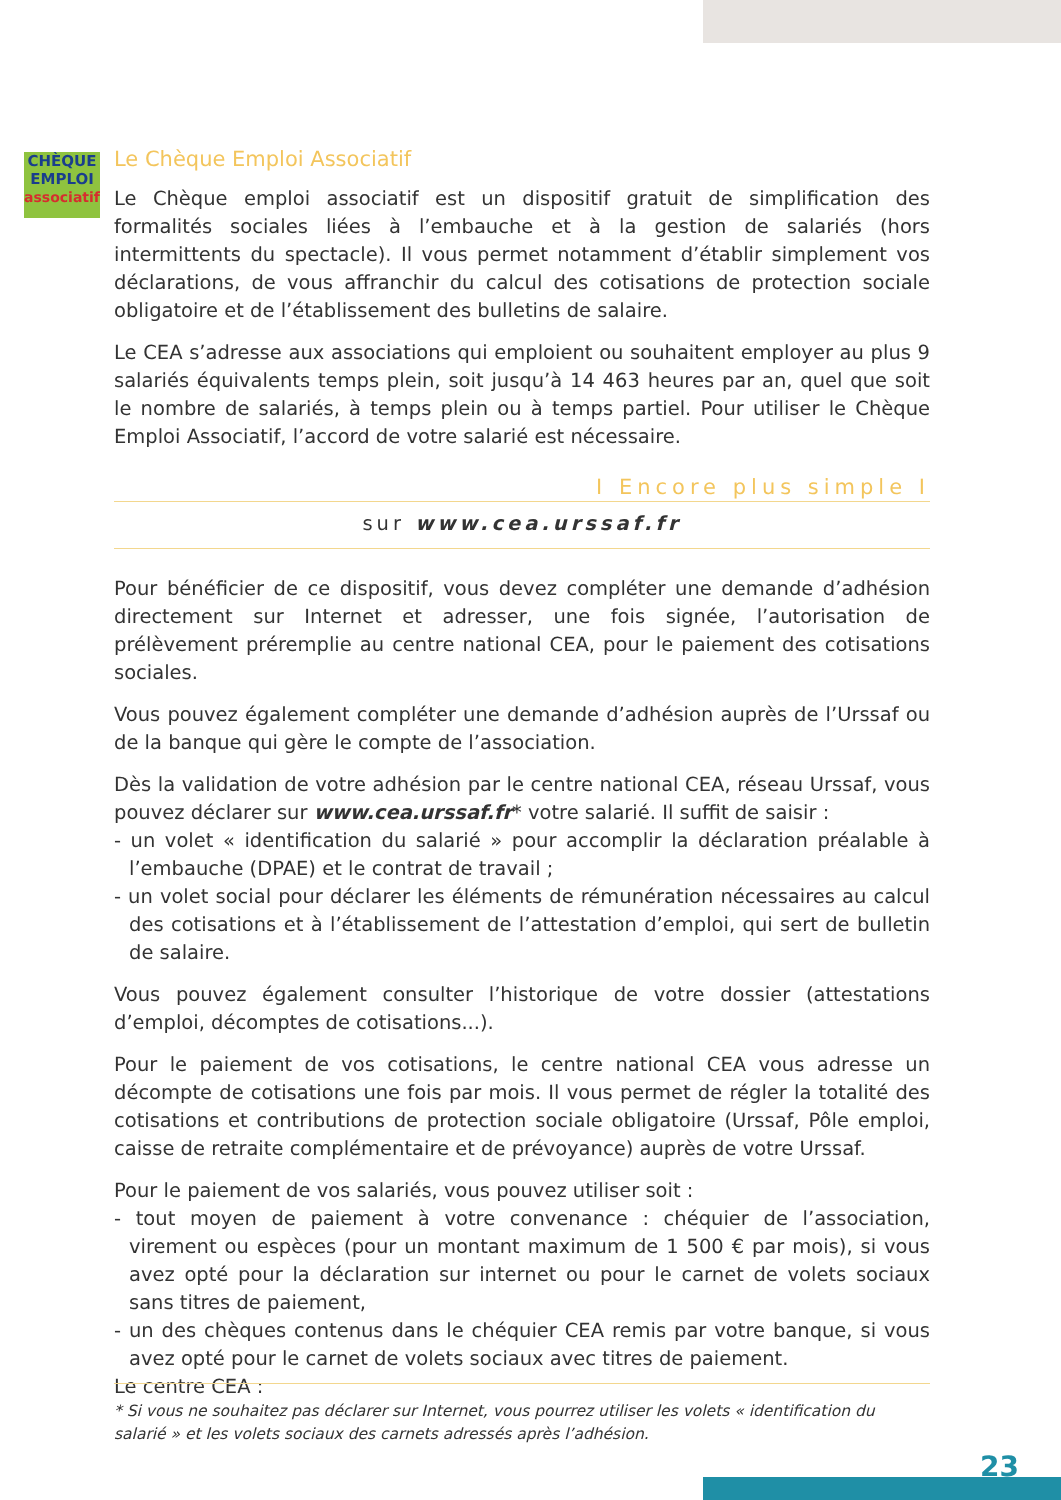CHÈQUE
EMPLOI
associatif
Le Chèque Emploi Associatif
Le Chèque emploi associatif est un dispositif gratuit de simplification des formalités sociales liées à l’embauche et à la gestion de salariés (hors intermittents du spectacle). Il vous permet notamment d’établir simplement vos déclarations, de vous affranchir du calcul des cotisations de protection sociale obligatoire et de l’établissement des bulletins de salaire.
Le CEA s’adresse aux associations qui emploient ou souhaitent employer au plus 9 salariés équivalents temps plein, soit jusqu’à 14 463 heures par an, quel que soit le nombre de salariés, à temps plein ou à temps partiel. Pour utiliser le Chèque Emploi Associatif, l’accord de votre salarié est nécessaire.
I Encore plus simple I
sur www.cea.urssaf.fr
Pour bénéficier de ce dispositif, vous devez compléter une demande d’adhésion directement sur Internet et adresser, une fois signée, l’autorisation de prélèvement préremplie au centre national CEA, pour le paiement des cotisations sociales.
Vous pouvez également compléter une demande d’adhésion auprès de l’Urssaf ou de la banque qui gère le compte de l’association.
Dès la validation de votre adhésion par le centre national CEA, réseau Urssaf, vous pouvez déclarer sur www.cea.urssaf.fr* votre salarié. Il suffit de saisir :
- un volet « identification du salarié » pour accomplir la déclaration préalable à l’embauche (DPAE) et le contrat de travail ;
- un volet social pour déclarer les éléments de rémunération nécessaires au calcul des cotisations et à l’établissement de l’attestation d’emploi, qui sert de bulletin de salaire.
Vous pouvez également consulter l’historique de votre dossier (attestations d’emploi, décomptes de cotisations...).
Pour le paiement de vos cotisations, le centre national CEA vous adresse un décompte de cotisations une fois par mois. Il vous permet de régler la totalité des cotisations et contributions de protection sociale obligatoire (Urssaf, Pôle emploi, caisse de retraite complémentaire et de prévoyance) auprès de votre Urssaf.
Pour le paiement de vos salariés, vous pouvez utiliser soit :
- tout moyen de paiement à votre convenance : chéquier de l’association, virement ou espèces (pour un montant maximum de 1 500 € par mois), si vous avez opté pour la déclaration sur internet ou pour le carnet de volets sociaux sans titres de paiement,
- un des chèques contenus dans le chéquier CEA remis par votre banque, si vous avez opté pour le carnet de volets sociaux avec titres de paiement.
Le centre CEA :
* Si vous ne souhaitez pas déclarer sur Internet, vous pourrez utiliser les volets « identification du salarié » et les volets sociaux des carnets adressés après l’adhésion.
23